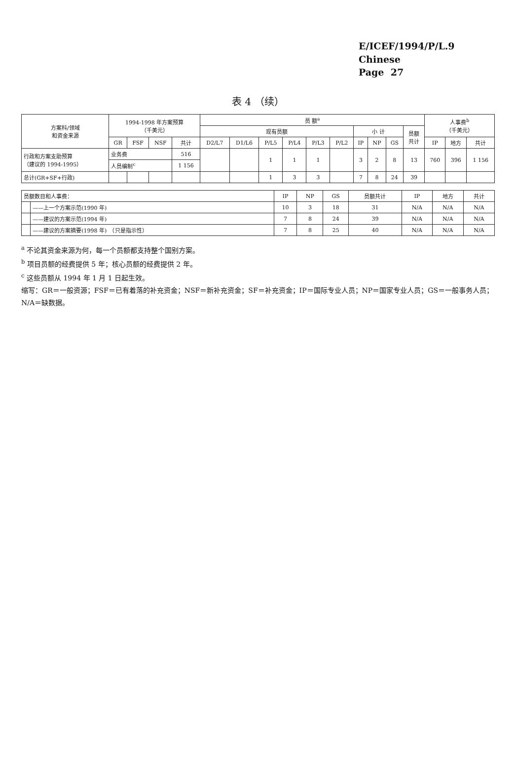E/ICEF/1994/P/L.9
Chinese
Page 27
表 4 （续）
| 方案科/领域 和资金来源 | 1994-1998 年方案预算 （千美元） | | | | 员 额<sup>a</sup> | | | | | | | | | | 人事费<sup>b</sup> （千美元） | | |
| --- | --- | --- | --- | --- | --- | --- | --- | --- | --- | --- | --- | --- | --- | --- | --- | --- | --- |
| | | | | | 现有员额 | | | | | | 小 计 | | | 员额 共计 | | | |
| | GR | FSF | NSF | 共计 | D2/L7 | D1/L6 | P/L5 | P/L4 | P/L3 | P/L2 | IP | NP | GS | | IP | 地方 | 共计 |
| 行政和方案支助预算 （建议的 1994-1995） | 业务费 | | | 516 | | | 1 | 1 | 1 | | 3 | 2 | 8 | 13 | 760 | 396 | 1 156 |
| | 人员编制<sup>c</sup> | | | 1 156 | | | | | | | | | | | | | |
| 总计(GR+SF+行政) | | | | | | | 1 | 3 | 3 | | 7 | 8 | 24 | 39 | | | |
| 员额数目和人事费： | | IP | NP | GS | 员额共计 | IP | 地方 | 共计 |
| | ——上一个方案示范(1990 年) | 10 | 3 | 18 | 31 | N/A | N/A | N/A |
| | ——建议的方案示范(1994 年) | 7 | 8 | 24 | 39 | N/A | N/A | N/A |
| | ——建议的方案摘要(1998 年) （只是指示性） | 7 | 8 | 25 | 40 | N/A | N/A | N/A |
<sup>a</sup> 不论其资金来源为何，每一个员额都支持整个国别方案。
<sup>b</sup> 项目员额的经费提供 5 年；核心员额的经费提供 2 年。
<sup>c</sup> 这些员额从 1994 年 1 月 1 日起生效。
缩写：GR＝一般资源；FSF＝已有着落的补充资金；NSF＝新补充资金；SF＝补充资金；IP＝国际专业人员；NP＝国家专业人员；GS＝一般事务人员；N/A＝缺数据。